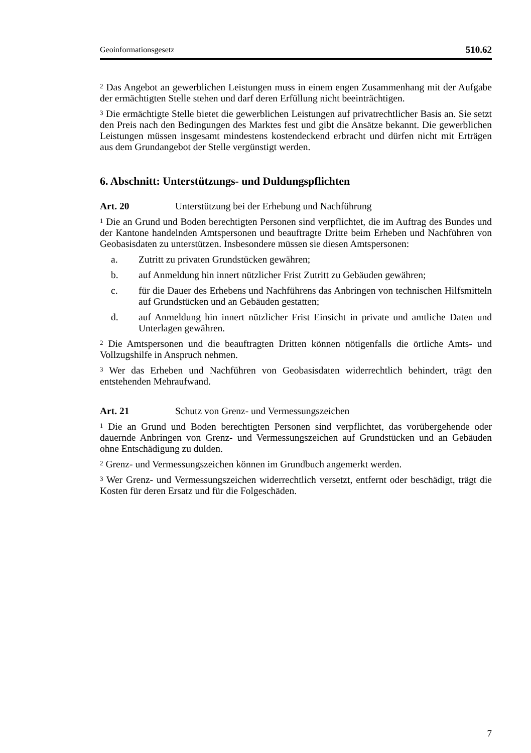Geoinformationsgesetz 510.62
<sup>2</sup> Das Angebot an gewerblichen Leistungen muss in einem engen Zusammenhang mit der Aufgabe der ermächtigten Stelle stehen und darf deren Erfüllung nicht beeinträchtigen.
<sup>3</sup> Die ermächtigte Stelle bietet die gewerblichen Leistungen auf privatrechtlicher Basis an. Sie setzt den Preis nach den Bedingungen des Marktes fest und gibt die Ansätze bekannt. Die gewerblichen Leistungen müssen insgesamt mindestens kostendeckend erbracht und dürfen nicht mit Erträgen aus dem Grundangebot der Stelle vergünstigt werden.
6. Abschnitt: Unterstützungs- und Duldungspflichten
Art. 20 Unterstützung bei der Erhebung und Nachführung
<sup>1</sup> Die an Grund und Boden berechtigten Personen sind verpflichtet, die im Auftrag des Bundes und der Kantone handelnden Amtspersonen und beauftragte Dritte beim Erheben und Nachführen von Geobasisdaten zu unterstützen. Insbesondere müssen sie diesen Amtspersonen:
a. Zutritt zu privaten Grundstücken gewähren;
b. auf Anmeldung hin innert nützlicher Frist Zutritt zu Gebäuden gewähren;
c. für die Dauer des Erhebens und Nachführens das Anbringen von technischen Hilfsmitteln auf Grundstücken und an Gebäuden gestatten;
d. auf Anmeldung hin innert nützlicher Frist Einsicht in private und amtliche Daten und Unterlagen gewähren.
<sup>2</sup> Die Amtspersonen und die beauftragten Dritten können nötigenfalls die örtliche Amts- und Vollzugshilfe in Anspruch nehmen.
<sup>3</sup> Wer das Erheben und Nachführen von Geobasisdaten widerrechtlich behindert, trägt den entstehenden Mehraufwand.
Art. 21 Schutz von Grenz- und Vermessungszeichen
<sup>1</sup> Die an Grund und Boden berechtigten Personen sind verpflichtet, das vorübergehende oder dauernde Anbringen von Grenz- und Vermessungszeichen auf Grundstücken und an Gebäuden ohne Entschädigung zu dulden.
<sup>2</sup> Grenz- und Vermessungszeichen können im Grundbuch angemerkt werden.
<sup>3</sup> Wer Grenz- und Vermessungszeichen widerrechtlich versetzt, entfernt oder beschädigt, trägt die Kosten für deren Ersatz und für die Folgeschäden.
7